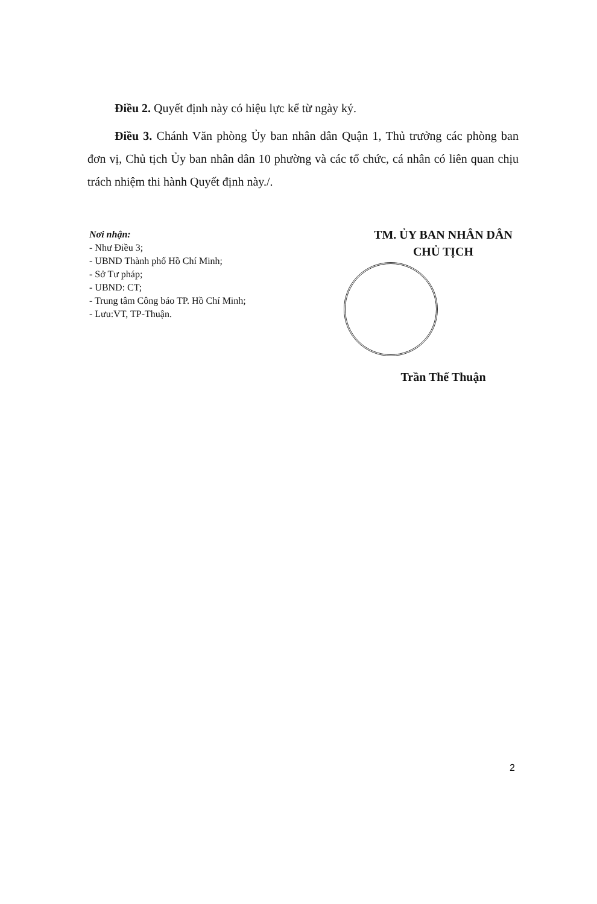Điều 2. Quyết định này có hiệu lực kể từ ngày ký.
Điều 3. Chánh Văn phòng Ủy ban nhân dân Quận 1, Thủ trưởng các phòng ban đơn vị, Chủ tịch Ủy ban nhân dân 10 phường và các tổ chức, cá nhân có liên quan chịu trách nhiệm thi hành Quyết định này./.
Nơi nhận:
- Như Điều 3;
- UBND Thành phố Hồ Chí Minh;
- Sở Tư pháp;
- UBND: CT;
- Trung tâm Công báo TP. Hồ Chí Minh;
- Lưu:VT, TP-Thuận.
TM. ỦY BAN NHÂN DÂN
CHỦ TỊCH
Trần Thế Thuận
2